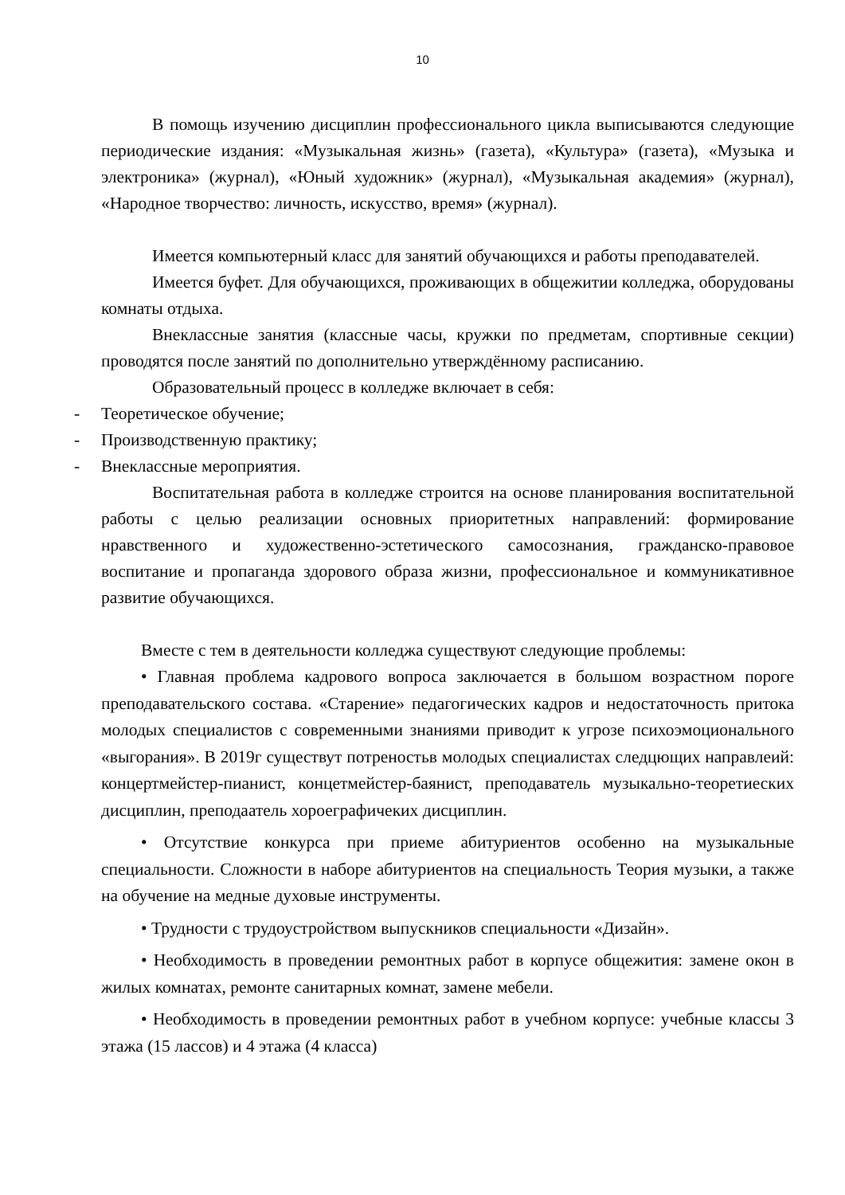10
В помощь изучению дисциплин профессионального цикла выписываются следующие периодические издания: «Музыкальная жизнь» (газета), «Культура» (газета), «Музыка и электроника» (журнал), «Юный художник» (журнал), «Музыкальная академия» (журнал), «Народное творчество: личность, искусство, время» (журнал).
Имеется компьютерный класс для занятий обучающихся и работы преподавателей.
Имеется буфет. Для обучающихся, проживающих в общежитии колледжа, оборудованы комнаты отдыха.
Внеклассные занятия (классные часы, кружки по предметам, спортивные секции) проводятся после занятий по дополнительно утверждённому расписанию.
Образовательный процесс в колледже включает в себя:
- Теоретическое обучение;
- Производственную практику;
- Внеклассные мероприятия.
Воспитательная работа в колледже строится на основе планирования воспитательной работы с целью реализации основных приоритетных направлений: формирование нравственного и художественно-эстетического самосознания, гражданско-правовое воспитание и пропаганда здорового образа жизни, профессиональное и коммуникативное развитие обучающихся.
Вместе с тем в деятельности колледжа существуют следующие проблемы:
• Главная проблема кадрового вопроса заключается в большом возрастном пороге преподавательского состава. «Старение» педагогических кадров и недостаточность притока молодых специалистов с современными знаниями приводит к угрозе психоэмоционального «выгорания». В 2019г существут потреностьв молодых специалистах следцющих направлеий: концертмейстер-пианист, концетмейстер-баянист, преподаватель музыкально-теоретиеских дисциплин, преподаатель хороеграфичеких дисциплин.
• Отсутствие конкурса при приеме абитуриентов особенно на музыкальные специальности. Сложности в наборе абитуриентов на специальность Теория музыки, а также на обучение на медные духовые инструменты.
• Трудности с трудоустройством выпускников специальности «Дизайн».
• Необходимость в проведении ремонтных работ в корпусе общежития: замене окон в жилых комнатах, ремонте санитарных комнат, замене мебели.
• Необходимость в проведении ремонтных работ в учебном корпусе: учебные классы 3 этажа (15 лассов) и 4 этажа (4 класса)